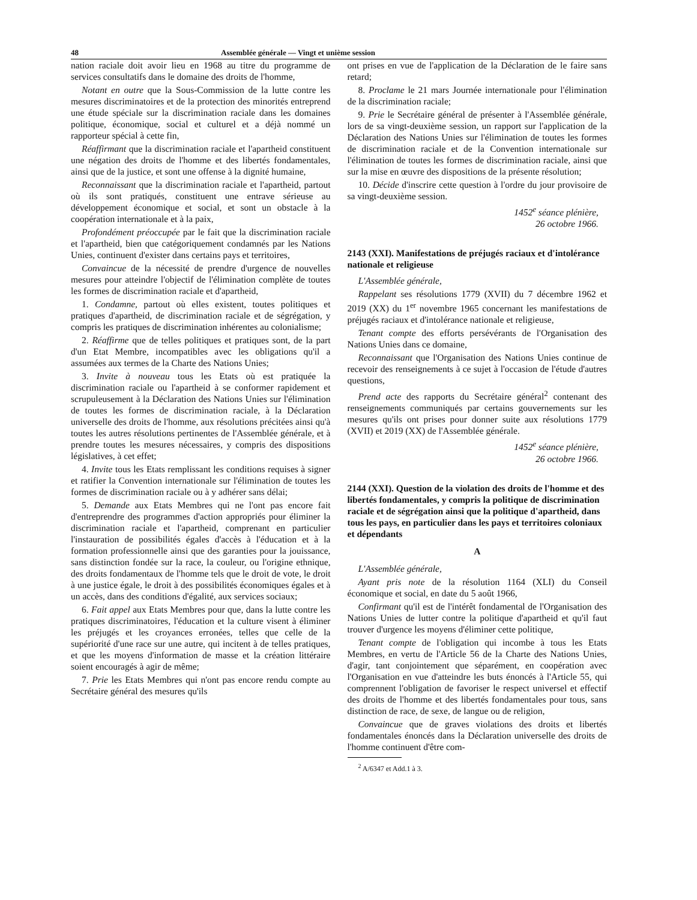48 Assemblée générale — Vingt et unième session
nation raciale doit avoir lieu en 1968 au titre du programme de services consultatifs dans le domaine des droits de l'homme,
Notant en outre que la Sous-Commission de la lutte contre les mesures discriminatoires et de la protection des minorités entreprend une étude spéciale sur la discrimination raciale dans les domaines politique, économique, social et culturel et a déjà nommé un rapporteur spécial à cette fin,
Réaffirmant que la discrimination raciale et l'apartheid constituent une négation des droits de l'homme et des libertés fondamentales, ainsi que de la justice, et sont une offense à la dignité humaine,
Reconnaissant que la discrimination raciale et l'apartheid, partout où ils sont pratiqués, constituent une entrave sérieuse au développement économique et social, et sont un obstacle à la coopération internationale et à la paix,
Profondément préoccupée par le fait que la discrimination raciale et l'apartheid, bien que catégoriquement condamnés par les Nations Unies, continuent d'exister dans certains pays et territoires,
Convaincue de la nécessité de prendre d'urgence de nouvelles mesures pour atteindre l'objectif de l'élimination complète de toutes les formes de discrimination raciale et d'apartheid,
1. Condamne, partout où elles existent, toutes politiques et pratiques d'apartheid, de discrimination raciale et de ségrégation, y compris les pratiques de discrimination inhérentes au colonialisme;
2. Réaffirme que de telles politiques et pratiques sont, de la part d'un Etat Membre, incompatibles avec les obligations qu'il a assumées aux termes de la Charte des Nations Unies;
3. Invite à nouveau tous les Etats où est pratiquée la discrimination raciale ou l'apartheid à se conformer rapidement et scrupuleusement à la Déclaration des Nations Unies sur l'élimination de toutes les formes de discrimination raciale, à la Déclaration universelle des droits de l'homme, aux résolutions précitées ainsi qu'à toutes les autres résolutions pertinentes de l'Assemblée générale, et à prendre toutes les mesures nécessaires, y compris des dispositions législatives, à cet effet;
4. Invite tous les Etats remplissant les conditions requises à signer et ratifier la Convention internationale sur l'élimination de toutes les formes de discrimination raciale ou à y adhérer sans délai;
5. Demande aux Etats Membres qui ne l'ont pas encore fait d'entreprendre des programmes d'action appropriés pour éliminer la discrimination raciale et l'apartheid, comprenant en particulier l'instauration de possibilités égales d'accès à l'éducation et à la formation professionnelle ainsi que des garanties pour la jouissance, sans distinction fondée sur la race, la couleur, ou l'origine ethnique, des droits fondamentaux de l'homme tels que le droit de vote, le droit à une justice égale, le droit à des possibilités économiques égales et à un accès, dans des conditions d'égalité, aux services sociaux;
6. Fait appel aux Etats Membres pour que, dans la lutte contre les pratiques discriminatoires, l'éducation et la culture visent à éliminer les préjugés et les croyances erronées, telles que celle de la supériorité d'une race sur une autre, qui incitent à de telles pratiques, et que les moyens d'information de masse et la création littéraire soient encouragés à agir de même;
7. Prie les Etats Membres qui n'ont pas encore rendu compte au Secrétaire général des mesures qu'ils
ont prises en vue de l'application de la Déclaration de le faire sans retard;
8. Proclame le 21 mars Journée internationale pour l'élimination de la discrimination raciale;
9. Prie le Secrétaire général de présenter à l'Assemblée générale, lors de sa vingt-deuxième session, un rapport sur l'application de la Déclaration des Nations Unies sur l'élimination de toutes les formes de discrimination raciale et de la Convention internationale sur l'élimination de toutes les formes de discrimination raciale, ainsi que sur la mise en œuvre des dispositions de la présente résolution;
10. Décide d'inscrire cette question à l'ordre du jour provisoire de sa vingt-deuxième session.
1452<sup>e</sup> séance plénière,
26 octobre 1966.
2143 (XXI). Manifestations de préjugés raciaux et d'intolérance nationale et religieuse
L'Assemblée générale,
Rappelant ses résolutions 1779 (XVII) du 7 décembre 1962 et 2019 (XX) du 1<sup>er</sup> novembre 1965 concernant les manifestations de préjugés raciaux et d'intolérance nationale et religieuse,
Tenant compte des efforts persévérants de l'Organisation des Nations Unies dans ce domaine,
Reconnaissant que l'Organisation des Nations Unies continue de recevoir des renseignements à ce sujet à l'occasion de l'étude d'autres questions,
Prend acte des rapports du Secrétaire général<sup>2</sup> contenant des renseignements communiqués par certains gouvernements sur les mesures qu'ils ont prises pour donner suite aux résolutions 1779 (XVII) et 2019 (XX) de l'Assemblée générale.
1452<sup>e</sup> séance plénière,
26 octobre 1966.
2144 (XXI). Question de la violation des droits de l'homme et des libertés fondamentales, y compris la politique de discrimination raciale et de ségrégation ainsi que la politique d'apartheid, dans tous les pays, en particulier dans les pays et territoires coloniaux et dépendants
A
L'Assemblée générale,
Ayant pris note de la résolution 1164 (XLI) du Conseil économique et social, en date du 5 août 1966,
Confirmant qu'il est de l'intérêt fondamental de l'Organisation des Nations Unies de lutter contre la politique d'apartheid et qu'il faut trouver d'urgence les moyens d'éliminer cette politique,
Tenant compte de l'obligation qui incombe à tous les Etats Membres, en vertu de l'Article 56 de la Charte des Nations Unies, d'agir, tant conjointement que séparément, en coopération avec l'Organisation en vue d'atteindre les buts énoncés à l'Article 55, qui comprennent l'obligation de favoriser le respect universel et effectif des droits de l'homme et des libertés fondamentales pour tous, sans distinction de race, de sexe, de langue ou de religion,
Convaincue que de graves violations des droits et libertés fondamentales énoncés dans la Déclaration universelle des droits de l'homme continuent d'être com-
<sup>2</sup> A/6347 et Add.1 à 3.